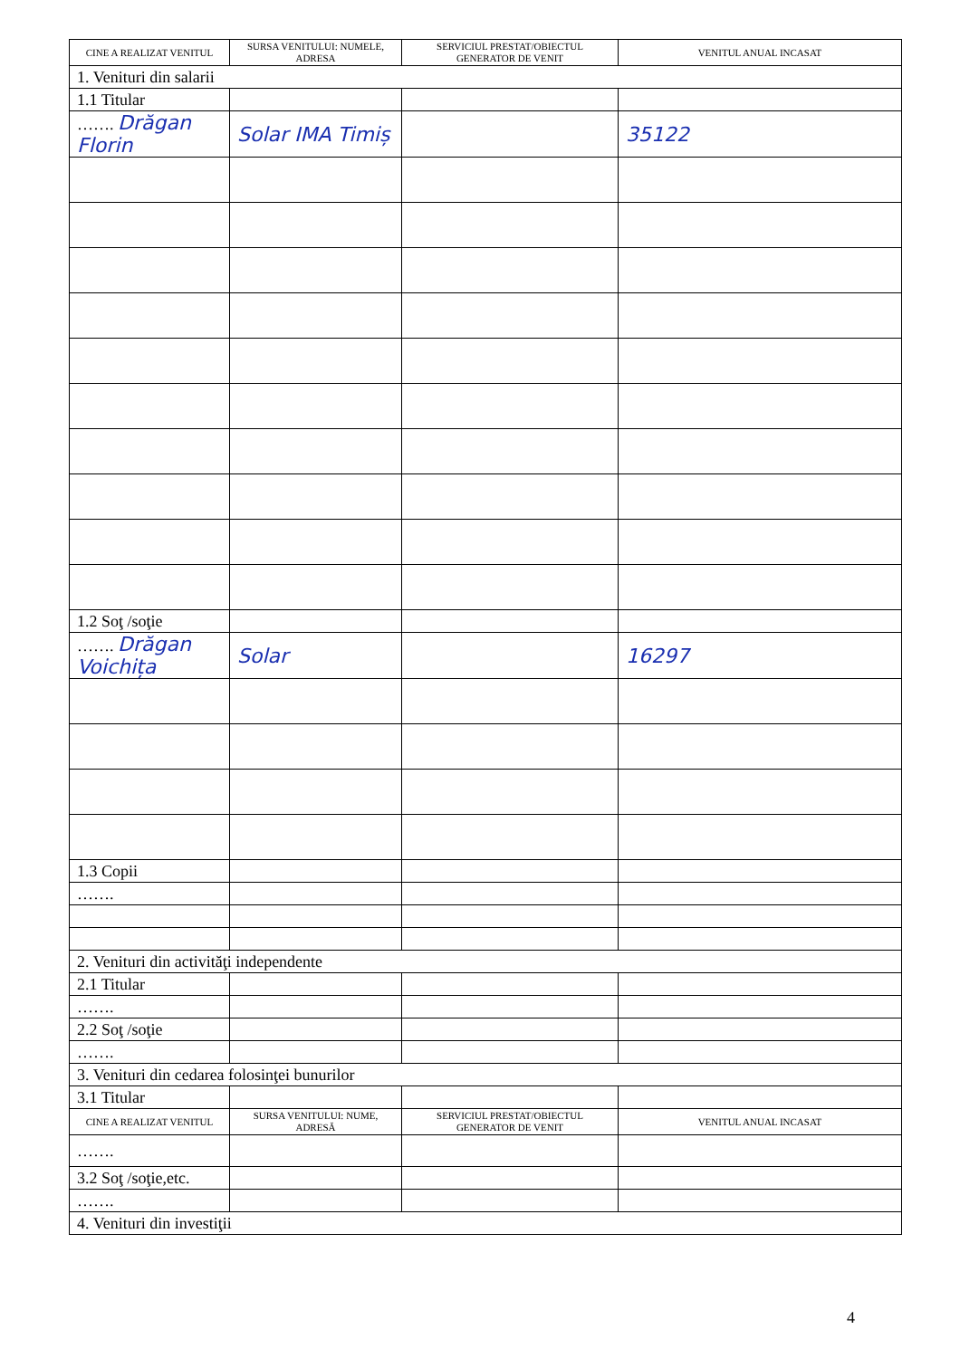| CINE A REALIZAT VENITUL | SURSA VENITULUI: NUMELE, ADRESA | SERVICIUL PRESTAT/OBIECTUL GENERATOR DE VENIT | VENITUL ANUAL INCASAT |
| --- | --- | --- | --- |
| 1. Venituri din salarii | | | |
| 1.1 Titular | | | |
| ……. Drăgan Florin | Solar IMA Timiș | | 35122 |
| 1.2 Soţ /soţie | | | |
| ……. Drăgan Voichița | Solar | | 16297 |
| 1.3 Copii | | | |
| ……. | | | |
| 2. Venituri din activităţi independente | | | |
| 2.1 Titular | | | |
| ……. | | | |
| 2.2 Soţ /soţie | | | |
| ……. | | | |
| 3. Venituri din cedarea folosinţei bunurilor | | | |
| 3.1 Titular | | | |
| CINE A REALIZAT VENITUL | SURSA VENITULUI: NUME, ADRESĂ | SERVICIUL PRESTAT/OBIECTUL GENERATOR DE VENIT | VENITUL ANUAL INCASAT |
| ……. | | | |
| 3.2 Soţ /soţie,etc. | | | |
| ……. | | | |
| 4. Venituri din investiţii | | | |
4